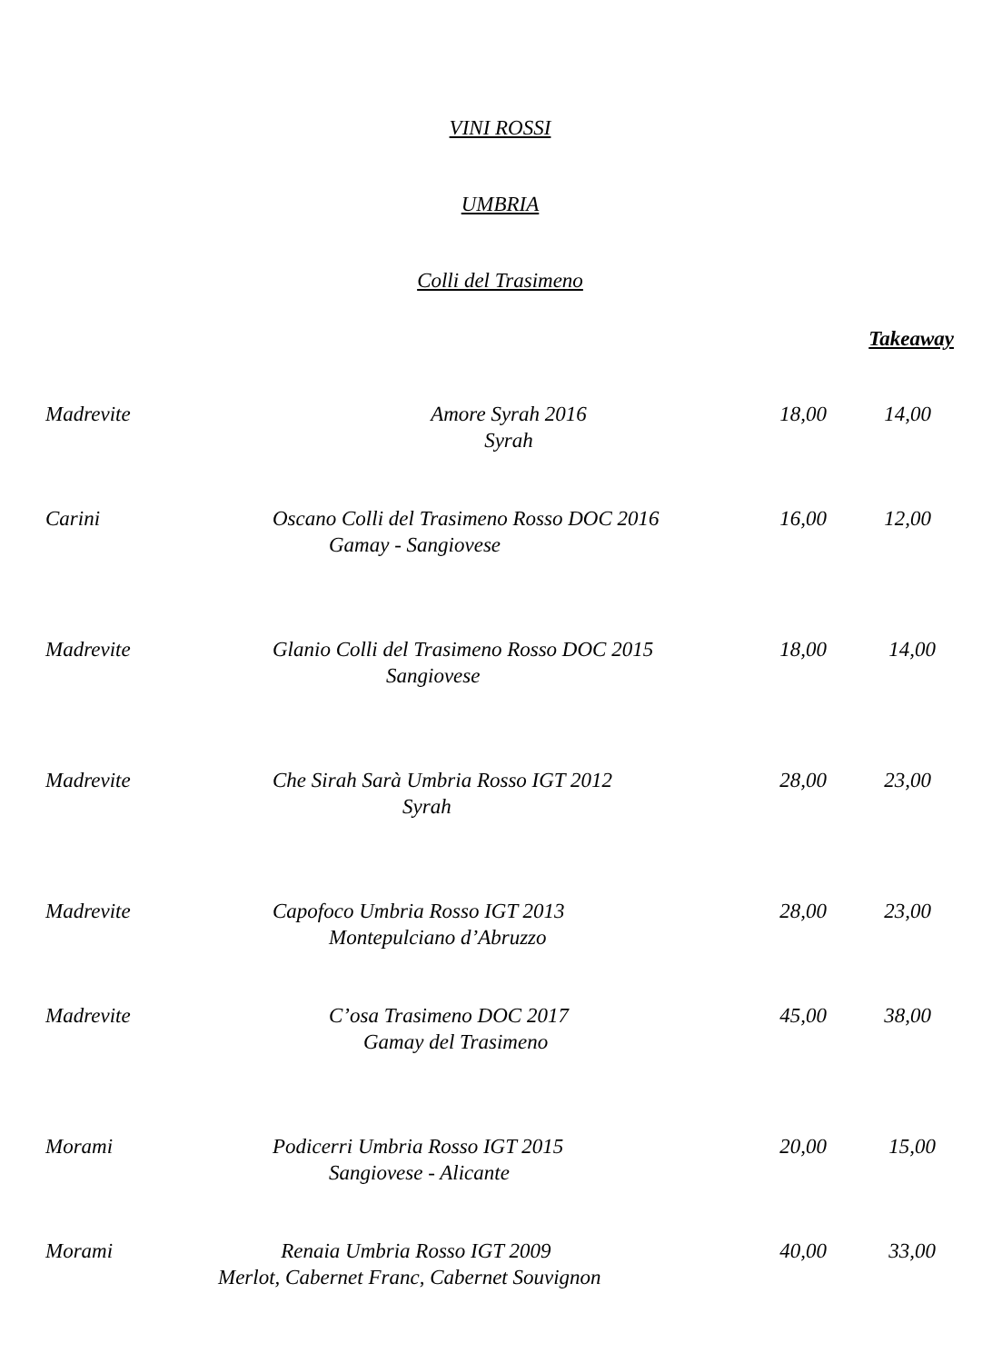VINI ROSSI
UMBRIA
Colli del Trasimeno
| | | | Takeaway |
| Madrevite | Amore Syrah 2016 Syrah | 18,00 | 14,00 |
| Carini | Oscano Colli del Trasimeno Rosso DOC 2016 Gamay - Sangiovese | 16,00 | 12,00 |
| Madrevite | Glanio Colli del Trasimeno Rosso DOC 2015 Sangiovese | 18,00 | 14,00 |
| Madrevite | Che Sirah Sarà Umbria Rosso IGT 2012 Syrah | 28,00 | 23,00 |
| Madrevite | Capofoco Umbria Rosso IGT 2013 Montepulciano d’Abruzzo | 28,00 | 23,00 |
| Madrevite | C’osa Trasimeno DOC 2017 Gamay del Trasimeno | 45,00 | 38,00 |
| Morami | Podicerri Umbria Rosso IGT 2015 Sangiovese - Alicante | 20,00 | 15,00 |
| Morami Renaia Umbria Rosso IGT 2009 Merlot, Cabernet Franc, Cabernet Souvignon | | 40,00 | 33,00 |